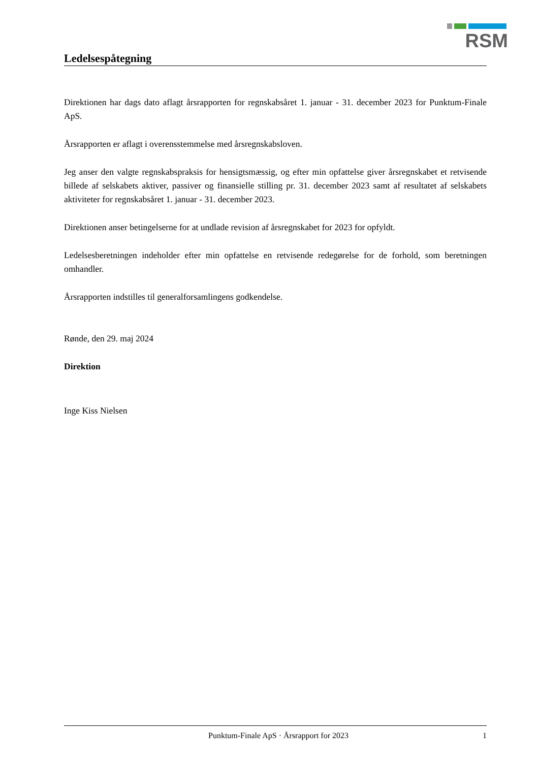RSM
Ledelsespåtegning
Direktionen har dags dato aflagt årsrapporten for regnskabsåret 1. januar - 31. december 2023 for Punktum-Finale ApS.
Årsrapporten er aflagt i overensstemmelse med årsregnskabsloven.
Jeg anser den valgte regnskabspraksis for hensigtsmæssig, og efter min opfattelse giver årsregnskabet et retvisende billede af selskabets aktiver, passiver og finansielle stilling pr. 31. december 2023 samt af resultatet af selskabets aktiviteter for regnskabsåret 1. januar - 31. december 2023.
Direktionen anser betingelserne for at undlade revision af årsregnskabet for 2023 for opfyldt.
Ledelsesberetningen indeholder efter min opfattelse en retvisende redegørelse for de forhold, som beretningen omhandler.
Årsrapporten indstilles til generalforsamlingens godkendelse.
Rønde, den 29. maj 2024
Direktion
Inge Kiss Nielsen
Punktum-Finale ApS · Årsrapport for 2023 1